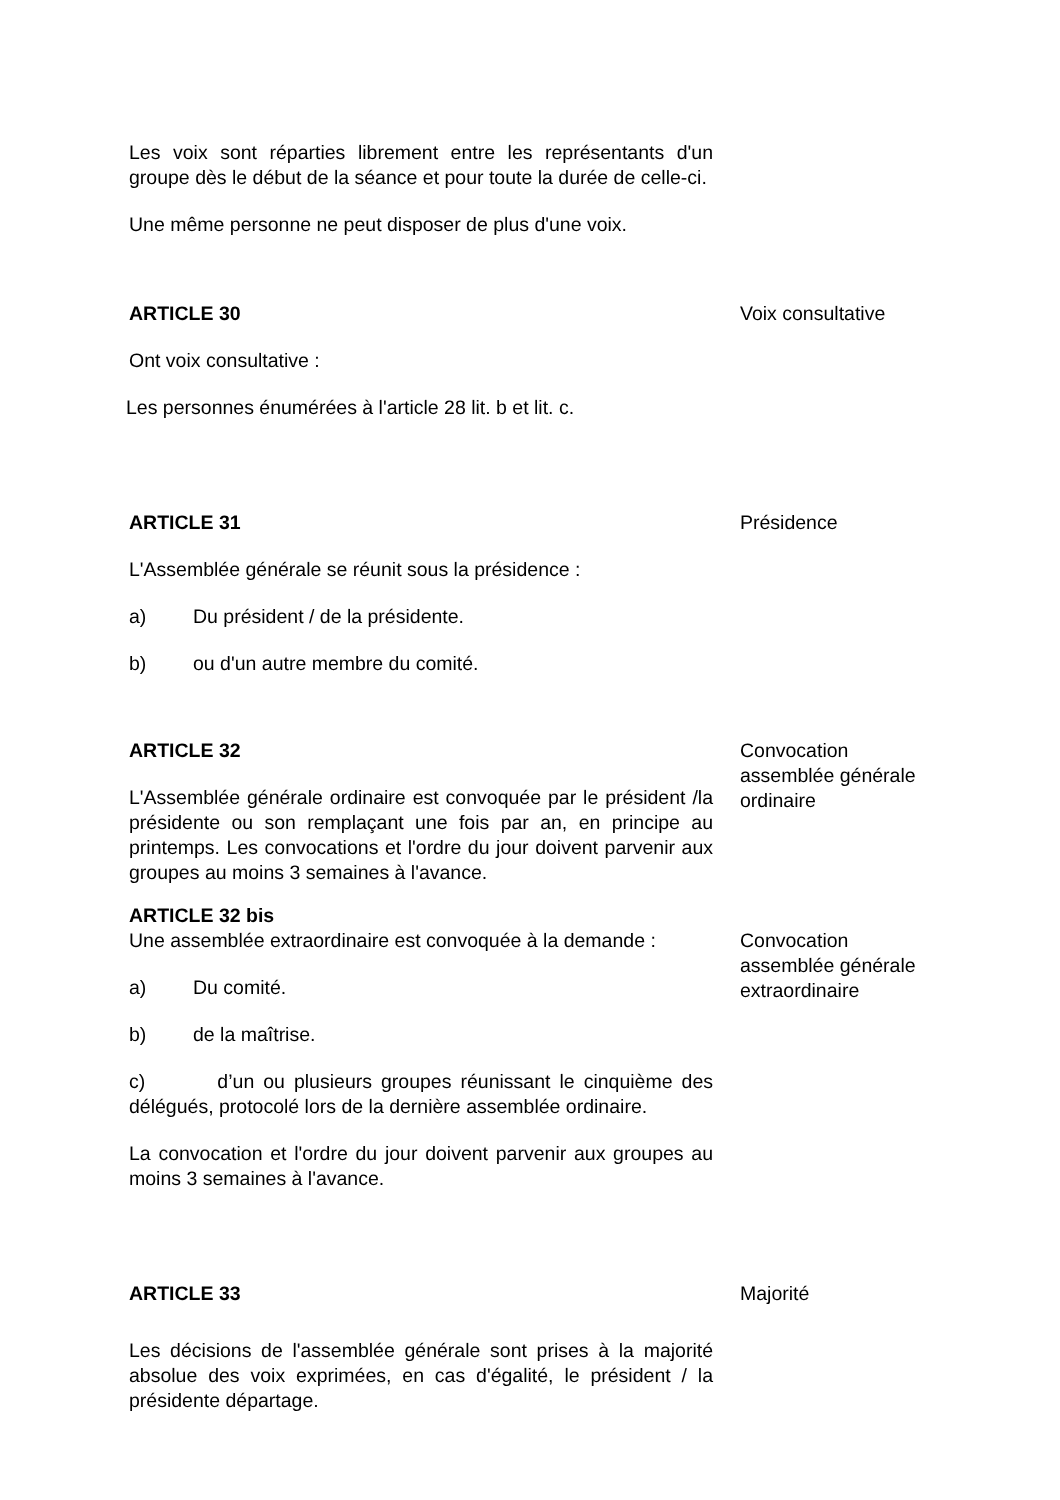Les voix sont réparties librement entre les représentants d'un groupe dès le début de la séance et pour toute la durée de celle-ci.
Une même personne ne peut disposer de plus d'une voix.
ARTICLE 30
Ont voix consultative :
Les personnes énumérées à l'article 28 lit. b et lit. c.
Voix consultative
ARTICLE 31
L'Assemblée générale se réunit sous la présidence :
a) Du président / de la présidente.
b) ou d'un autre membre du comité.
Présidence
ARTICLE 32
L'Assemblée générale ordinaire est convoquée par le président /la présidente ou son remplaçant une fois par an, en principe au printemps. Les convocations et l'ordre du jour doivent parvenir aux groupes au moins 3 semaines à l'avance.
Convocation assemblée générale ordinaire
ARTICLE 32 bis
Une assemblée extraordinaire est convoquée à la demande :
a) Du comité.
b) de la maîtrise.
c) d’un ou plusieurs groupes réunissant le cinquième des délégués, protocolé lors de la dernière assemblée ordinaire.
La convocation et l'ordre du jour doivent parvenir aux groupes au moins 3 semaines à l'avance.
Convocation assemblée générale extraordinaire
ARTICLE 33
Les décisions de l'assemblée générale sont prises à la majorité absolue des voix exprimées, en cas d'égalité, le président / la présidente départage.
Majorité